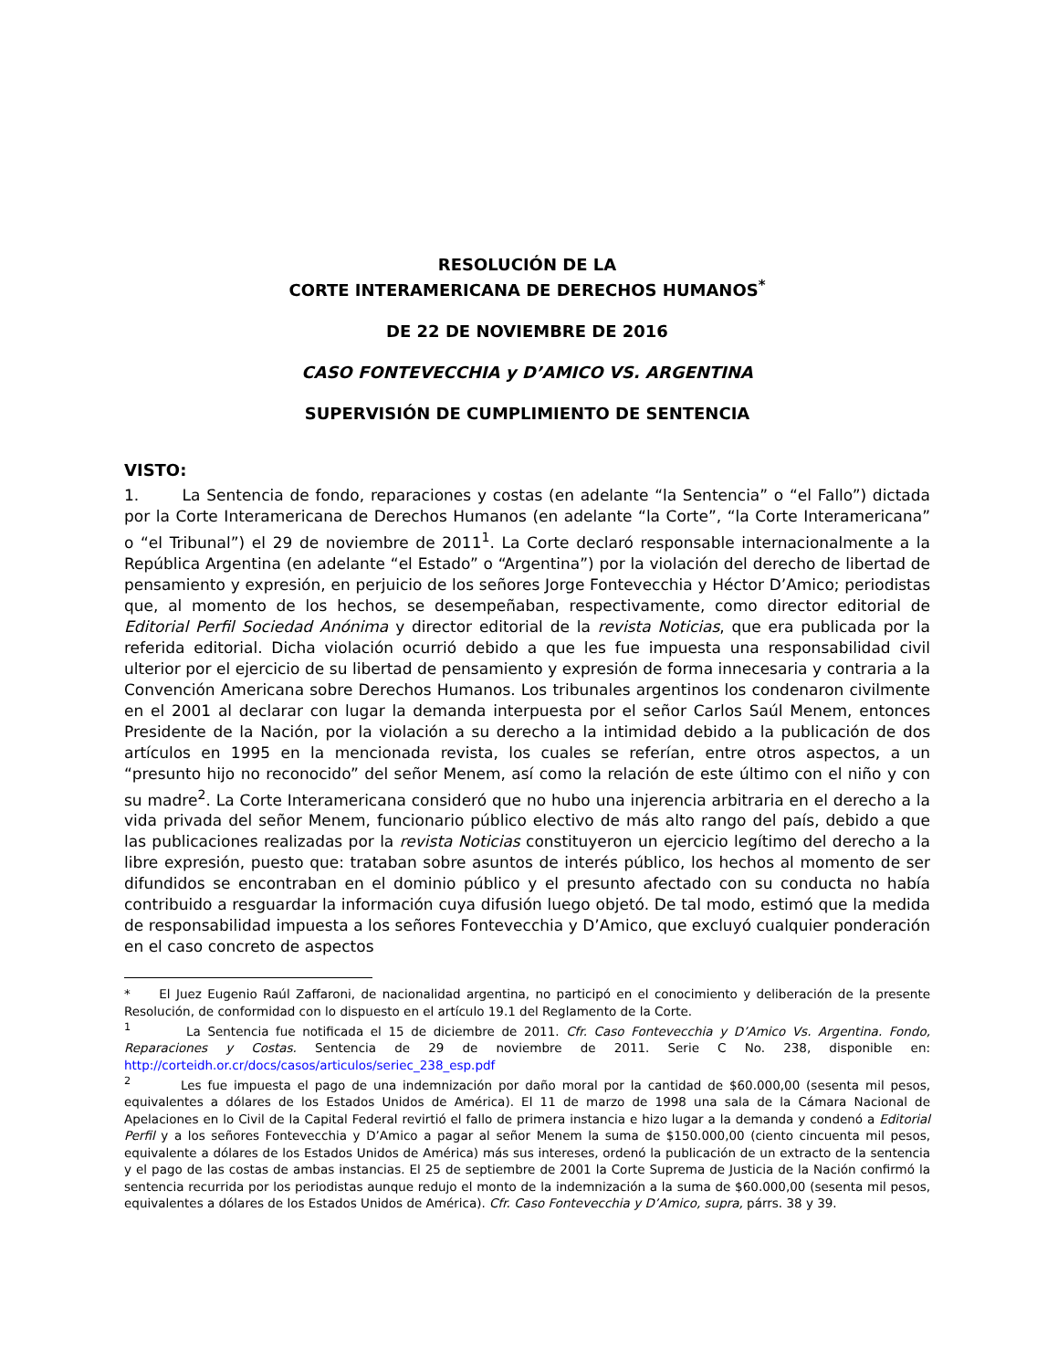RESOLUCIÓN DE LA
CORTE INTERAMERICANA DE DERECHOS HUMANOS<sup>*</sup>
DE 22 DE NOVIEMBRE DE 2016
CASO FONTEVECCHIA y D’AMICO VS. ARGENTINA
SUPERVISIÓN DE CUMPLIMIENTO DE SENTENCIA
VISTO:
1. La Sentencia de fondo, reparaciones y costas (en adelante “la Sentencia” o “el Fallo”) dictada por la Corte Interamericana de Derechos Humanos (en adelante “la Corte”, “la Corte Interamericana” o “el Tribunal”) el 29 de noviembre de 2011<sup>1</sup>. La Corte declaró responsable internacionalmente a la República Argentina (en adelante “el Estado” o “Argentina”) por la violación del derecho de libertad de pensamiento y expresión, en perjuicio de los señores Jorge Fontevecchia y Héctor D’Amico; periodistas que, al momento de los hechos, se desempeñaban, respectivamente, como director editorial de Editorial Perfil Sociedad Anónima y director editorial de la revista Noticias, que era publicada por la referida editorial. Dicha violación ocurrió debido a que les fue impuesta una responsabilidad civil ulterior por el ejercicio de su libertad de pensamiento y expresión de forma innecesaria y contraria a la Convención Americana sobre Derechos Humanos. Los tribunales argentinos los condenaron civilmente en el 2001 al declarar con lugar la demanda interpuesta por el señor Carlos Saúl Menem, entonces Presidente de la Nación, por la violación a su derecho a la intimidad debido a la publicación de dos artículos en 1995 en la mencionada revista, los cuales se referían, entre otros aspectos, a un “presunto hijo no reconocido” del señor Menem, así como la relación de este último con el niño y con su madre<sup>2</sup>. La Corte Interamericana consideró que no hubo una injerencia arbitraria en el derecho a la vida privada del señor Menem, funcionario público electivo de más alto rango del país, debido a que las publicaciones realizadas por la revista Noticias constituyeron un ejercicio legítimo del derecho a la libre expresión, puesto que: trataban sobre asuntos de interés público, los hechos al momento de ser difundidos se encontraban en el dominio público y el presunto afectado con su conducta no había contribuido a resguardar la información cuya difusión luego objetó. De tal modo, estimó que la medida de responsabilidad impuesta a los señores Fontevecchia y D’Amico, que excluyó cualquier ponderación en el caso concreto de aspectos
* El Juez Eugenio Raúl Zaffaroni, de nacionalidad argentina, no participó en el conocimiento y deliberación de la presente Resolución, de conformidad con lo dispuesto en el artículo 19.1 del Reglamento de la Corte.
<sup>1</sup> La Sentencia fue notificada el 15 de diciembre de 2011. Cfr. Caso Fontevecchia y D’Amico Vs. Argentina. Fondo, Reparaciones y Costas. Sentencia de 29 de noviembre de 2011. Serie C No. 238, disponible en: http://corteidh.or.cr/docs/casos/articulos/seriec_238_esp.pdf
<sup>2</sup> Les fue impuesta el pago de una indemnización por daño moral por la cantidad de $60.000,00 (sesenta mil pesos, equivalentes a dólares de los Estados Unidos de América). El 11 de marzo de 1998 una sala de la Cámara Nacional de Apelaciones en lo Civil de la Capital Federal revirtió el fallo de primera instancia e hizo lugar a la demanda y condenó a Editorial Perfil y a los señores Fontevecchia y D’Amico a pagar al señor Menem la suma de $150.000,00 (ciento cincuenta mil pesos, equivalente a dólares de los Estados Unidos de América) más sus intereses, ordenó la publicación de un extracto de la sentencia y el pago de las costas de ambas instancias. El 25 de septiembre de 2001 la Corte Suprema de Justicia de la Nación confirmó la sentencia recurrida por los periodistas aunque redujo el monto de la indemnización a la suma de $60.000,00 (sesenta mil pesos, equivalentes a dólares de los Estados Unidos de América). Cfr. Caso Fontevecchia y D’Amico, supra, párrs. 38 y 39.